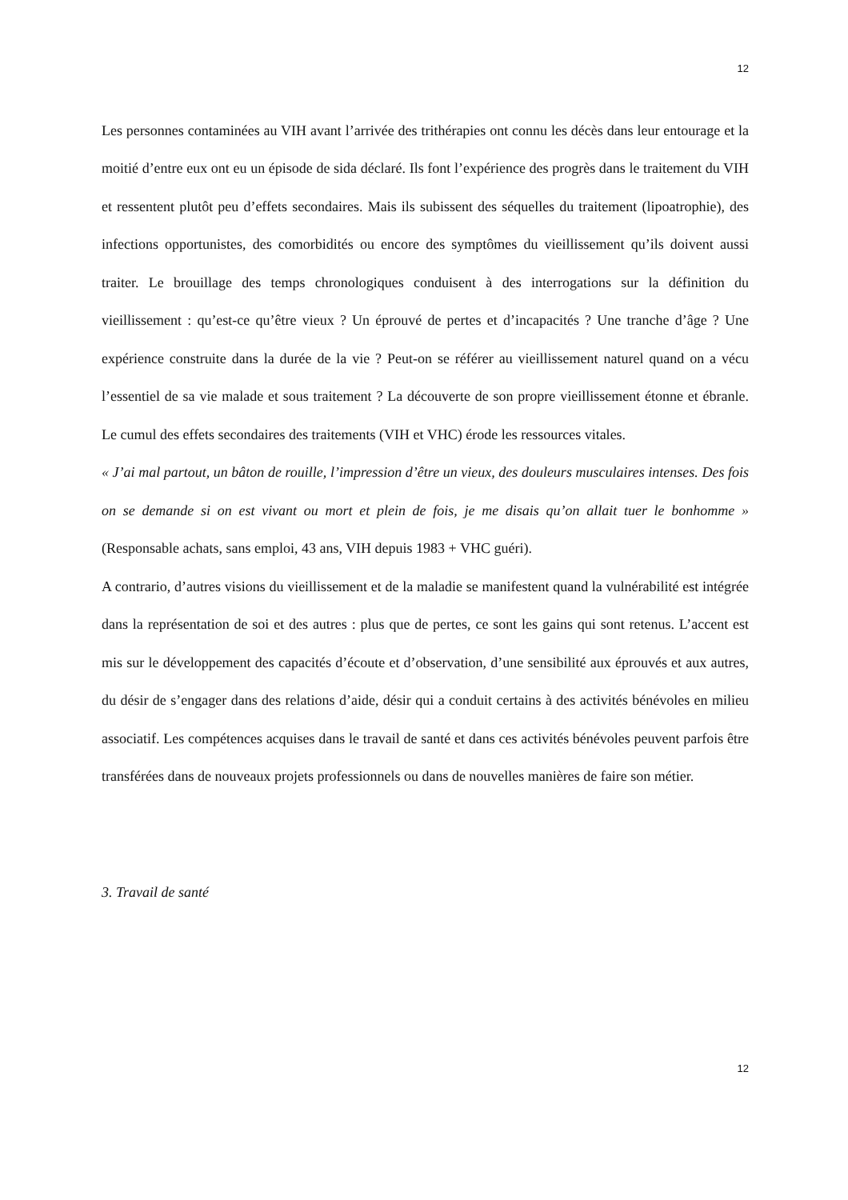12
Les personnes contaminées au VIH avant l’arrivée des trithérapies ont connu les décès dans leur entourage et la moitié d’entre eux ont eu un épisode de sida déclaré. Ils font l’expérience des progrès dans le traitement du VIH et ressentent plutôt peu d’effets secondaires. Mais ils subissent des séquelles du traitement (lipoatrophie), des infections opportunistes, des comorbidités ou encore des symptômes du vieillissement qu’ils doivent aussi traiter. Le brouillage des temps chronologiques conduisent à des interrogations sur la définition du vieillissement : qu’est-ce qu’être vieux ? Un éprouvé de pertes et d’incapacités ? Une tranche d’âge ? Une expérience construite dans la durée de la vie ? Peut-on se référer au vieillissement naturel quand on a vécu l’essentiel de sa vie malade et sous traitement ? La découverte de son propre vieillissement étonne et ébranle. Le cumul des effets secondaires des traitements (VIH et VHC) érode les ressources vitales.
« J’ai mal partout, un bâton de rouille, l’impression d’être un vieux, des douleurs musculaires intenses. Des fois on se demande si on est vivant ou mort et plein de fois, je me disais qu’on allait tuer le bonhomme » (Responsable achats, sans emploi, 43 ans, VIH depuis 1983 + VHC guéri).
A contrario, d’autres visions du vieillissement et de la maladie se manifestent quand la vulnérabilité est intégrée dans la représentation de soi et des autres : plus que de pertes, ce sont les gains qui sont retenus. L’accent est mis sur le développement des capacités d’écoute et d’observation, d’une sensibilité aux éprouvés et aux autres, du désir de s’engager dans des relations d’aide, désir qui a conduit certains à des activités bénévoles en milieu associatif. Les compétences acquises dans le travail de santé et dans ces activités bénévoles peuvent parfois être transférées dans de nouveaux projets professionnels ou dans de nouvelles manières de faire son métier.
3. Travail de santé
12